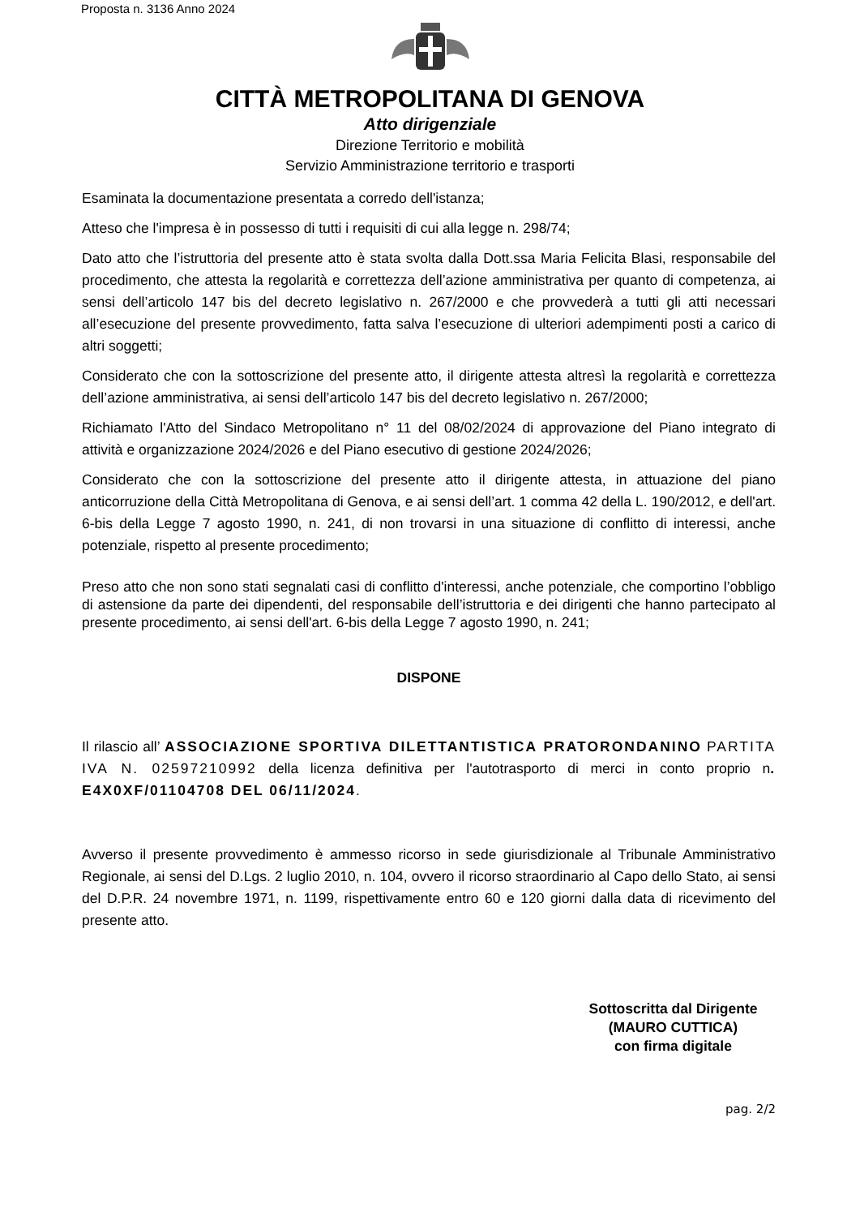Proposta n. 3136 Anno 2024
CITTÀ METROPOLITANA DI GENOVA
Atto dirigenziale
Direzione Territorio e mobilità
Servizio Amministrazione territorio e trasporti
Esaminata la documentazione presentata a corredo dell'istanza;
Atteso che l'impresa è in possesso di tutti i requisiti di cui alla legge n. 298/74;
Dato atto che l’istruttoria del presente atto è stata svolta dalla Dott.ssa Maria Felicita Blasi, responsabile del procedimento, che attesta la regolarità e correttezza dell’azione amministrativa per quanto di competenza, ai sensi dell’articolo 147 bis del decreto legislativo n. 267/2000 e che provvederà a tutti gli atti necessari all’esecuzione del presente provvedimento, fatta salva l’esecuzione di ulteriori adempimenti posti a carico di altri soggetti;
Considerato che con la sottoscrizione del presente atto, il dirigente attesta altresì la regolarità e correttezza dell’azione amministrativa, ai sensi dell’articolo 147 bis del decreto legislativo n. 267/2000;
Richiamato l'Atto del Sindaco Metropolitano n° 11 del 08/02/2024 di approvazione del Piano integrato di attività e organizzazione 2024/2026 e del Piano esecutivo di gestione 2024/2026;
Considerato che con la sottoscrizione del presente atto il dirigente attesta, in attuazione del piano anticorruzione della Città Metropolitana di Genova, e ai sensi dell’art. 1 comma 42 della L. 190/2012, e dell'art. 6-bis della Legge 7 agosto 1990, n. 241, di non trovarsi in una situazione di conflitto di interessi, anche potenziale, rispetto al presente procedimento;
Preso atto che non sono stati segnalati casi di conflitto d'interessi, anche potenziale, che comportino l’obbligo di astensione da parte dei dipendenti, del responsabile dell’istruttoria e dei dirigenti che hanno partecipato al presente procedimento, ai sensi dell'art. 6-bis della Legge 7 agosto 1990, n. 241;
DISPONE
Il rilascio all’ ASSOCIAZIONE SPORTIVA DILETTANTISTICA PRATORONDANINO PARTITA IVA N. 02597210992 della licenza definitiva per l'autotrasporto di merci in conto proprio n. E4X0XF/01104708 DEL 06/11/2024.
Avverso il presente provvedimento è ammesso ricorso in sede giurisdizionale al Tribunale Amministrativo Regionale, ai sensi del D.Lgs. 2 luglio 2010, n. 104, ovvero il ricorso straordinario al Capo dello Stato, ai sensi del D.P.R. 24 novembre 1971, n. 1199, rispettivamente entro 60 e 120 giorni dalla data di ricevimento del presente atto.
Sottoscritta dal Dirigente
(MAURO CUTTICA)
con firma digitale
pag. 2/2